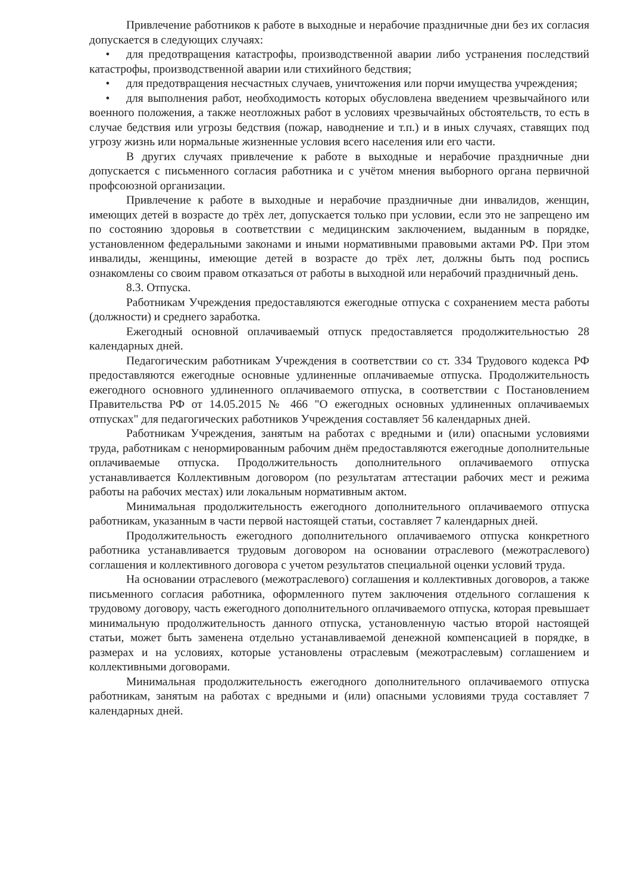Привлечение работников к работе в выходные и нерабочие праздничные дни без их согласия допускается в следующих случаях:
• для предотвращения катастрофы, производственной аварии либо устранения последствий катастрофы, производственной аварии или стихийного бедствия;
• для предотвращения несчастных случаев, уничтожения или порчи имущества учреждения;
• для выполнения работ, необходимость которых обусловлена введением чрезвычайного или военного положения, а также неотложных работ в условиях чрезвычайных обстоятельств, то есть в случае бедствия или угрозы бедствия (пожар, наводнение и т.п.) и в иных случаях, ставящих под угрозу жизнь или нормальные жизненные условия всего населения или его части.
В других случаях привлечение к работе в выходные и нерабочие праздничные дни допускается с письменного согласия работника и с учётом мнения выборного органа первичной профсоюзной организации.
Привлечение к работе в выходные и нерабочие праздничные дни инвалидов, женщин, имеющих детей в возрасте до трёх лет, допускается только при условии, если это не запрещено им по состоянию здоровья в соответствии с медицинским заключением, выданным в порядке, установленном федеральными законами и иными нормативными правовыми актами РФ. При этом инвалиды, женщины, имеющие детей в возрасте до трёх лет, должны быть под роспись ознакомлены со своим правом отказаться от работы в выходной или нерабочий праздничный день.
8.3. Отпуска.
Работникам Учреждения предоставляются ежегодные отпуска с сохранением места работы (должности) и среднего заработка.
Ежегодный основной оплачиваемый отпуск предоставляется продолжительностью 28 календарных дней.
Педагогическим работникам Учреждения в соответствии со ст. 334 Трудового кодекса РФ предоставляются ежегодные основные удлиненные оплачиваемые отпуска. Продолжительность ежегодного основного удлиненного оплачиваемого отпуска, в соответствии с Постановлением Правительства РФ от 14.05.2015 № 466 "О ежегодных основных удлиненных оплачиваемых отпусках" для педагогических работников Учреждения составляет 56 календарных дней.
Работникам Учреждения, занятым на работах с вредными и (или) опасными условиями труда, работникам с ненормированным рабочим днём предоставляются ежегодные дополнительные оплачиваемые отпуска. Продолжительность дополнительного оплачиваемого отпуска устанавливается Коллективным договором (по результатам аттестации рабочих мест и режима работы на рабочих местах) или локальным нормативным актом.
Минимальная продолжительность ежегодного дополнительного оплачиваемого отпуска работникам, указанным в части первой настоящей статьи, составляет 7 календарных дней.
Продолжительность ежегодного дополнительного оплачиваемого отпуска конкретного работника устанавливается трудовым договором на основании отраслевого (межотраслевого) соглашения и коллективного договора с учетом результатов специальной оценки условий труда.
На основании отраслевого (межотраслевого) соглашения и коллективных договоров, а также письменного согласия работника, оформленного путем заключения отдельного соглашения к трудовому договору, часть ежегодного дополнительного оплачиваемого отпуска, которая превышает минимальную продолжительность данного отпуска, установленную частью второй настоящей статьи, может быть заменена отдельно устанавливаемой денежной компенсацией в порядке, в размерах и на условиях, которые установлены отраслевым (межотраслевым) соглашением и коллективными договорами.
Минимальная продолжительность ежегодного дополнительного оплачиваемого отпуска работникам, занятым на работах с вредными и (или) опасными условиями труда составляет 7 календарных дней.